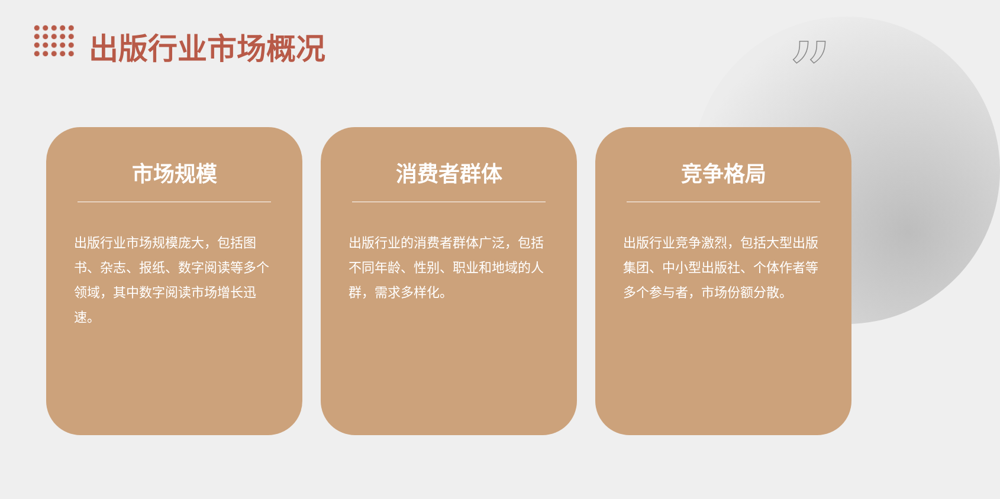出版行业市场概况 ”
市场规模
出版行业市场规模庞大，包括图书、杂志、报纸、数字阅读等多个领域，其中数字阅读市场增长迅速。
消费者群体
出版行业的消费者群体广泛，包括不同年龄、性别、职业和地域的人群，需求多样化。
竞争格局
出版行业竞争激烈，包括大型出版集团、中小型出版社、个体作者等多个参与者，市场份额分散。